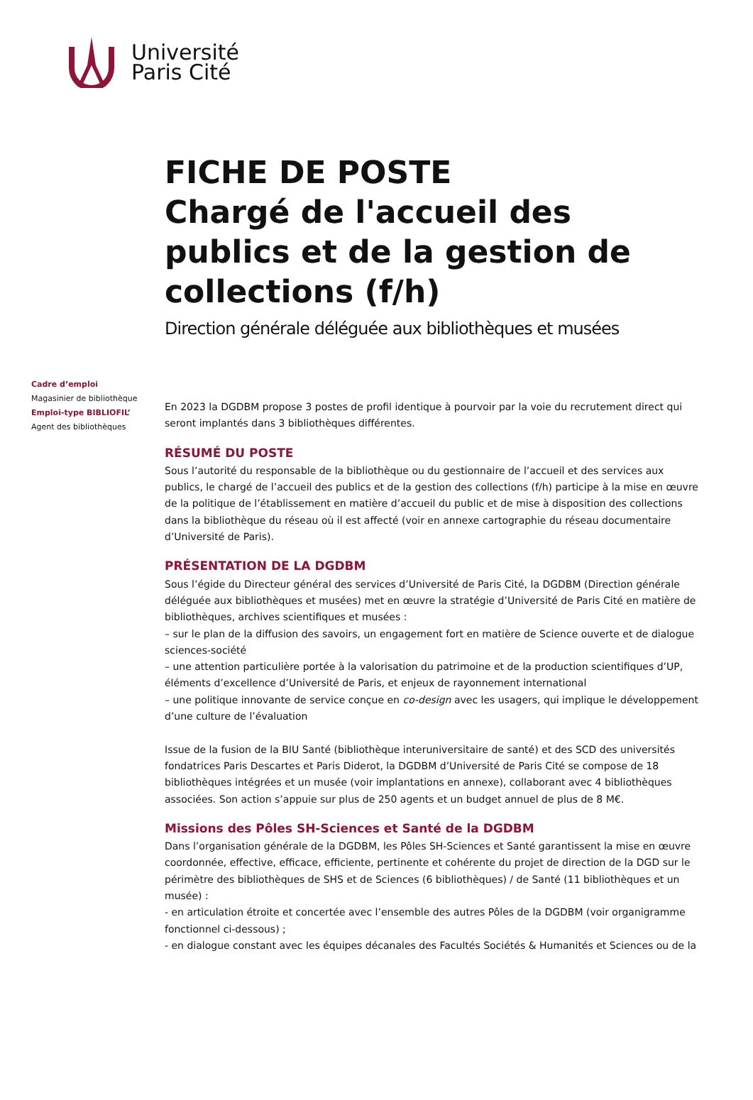Université
Paris Cité
FICHE DE POSTE
Chargé de l'accueil des publics et de la gestion de collections (f/h)
Direction générale déléguée aux bibliothèques et musées
Cadre d’emploi
Magasinier de bibliothèque
Emploi-type BIBLIOFIL’
Agent des bibliothèques
En 2023 la DGDBM propose 3 postes de profil identique à pourvoir par la voie du recrutement direct qui seront implantés dans 3 bibliothèques différentes.
RÉSUMÉ DU POSTE
Sous l’autorité du responsable de la bibliothèque ou du gestionnaire de l’accueil et des services aux publics, le chargé de l’accueil des publics et de la gestion des collections (f/h) participe à la mise en œuvre de la politique de l’établissement en matière d’accueil du public et de mise à disposition des collections dans la bibliothèque du réseau où il est affecté (voir en annexe cartographie du réseau documentaire d’Université de Paris).
PRÉSENTATION DE LA DGDBM
Sous l’égide du Directeur général des services d’Université de Paris Cité, la DGDBM (Direction générale déléguée aux bibliothèques et musées) met en œuvre la stratégie d’Université de Paris Cité en matière de bibliothèques, archives scientifiques et musées :
– sur le plan de la diffusion des savoirs, un engagement fort en matière de Science ouverte et de dialogue sciences-société
– une attention particulière portée à la valorisation du patrimoine et de la production scientifiques d’UP, éléments d’excellence d’Université de Paris, et enjeux de rayonnement international
– une politique innovante de service conçue en co-design avec les usagers, qui implique le développement d’une culture de l’évaluation
Issue de la fusion de la BIU Santé (bibliothèque interuniversitaire de santé) et des SCD des universités fondatrices Paris Descartes et Paris Diderot, la DGDBM d’Université de Paris Cité se compose de 18 bibliothèques intégrées et un musée (voir implantations en annexe), collaborant avec 4 bibliothèques associées. Son action s’appuie sur plus de 250 agents et un budget annuel de plus de 8 M€.
Missions des Pôles SH-Sciences et Santé de la DGDBM
Dans l’organisation générale de la DGDBM, les Pôles SH-Sciences et Santé garantissent la mise en œuvre coordonnée, effective, efficace, efficiente, pertinente et cohérente du projet de direction de la DGD sur le périmètre des bibliothèques de SHS et de Sciences (6 bibliothèques) / de Santé (11 bibliothèques et un musée) :
- en articulation étroite et concertée avec l’ensemble des autres Pôles de la DGDBM (voir organigramme fonctionnel ci-dessous) ;
- en dialogue constant avec les équipes décanales des Facultés Sociétés & Humanités et Sciences ou de la